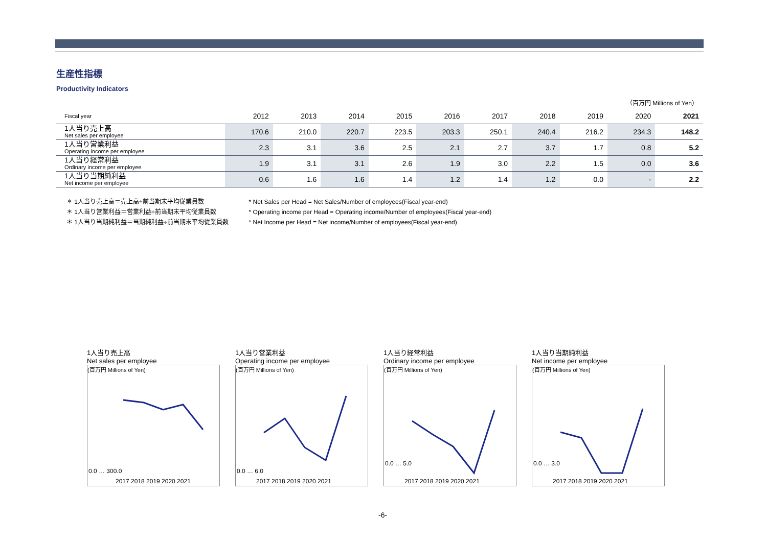生産性指標
Productivity Indicators
（百万円 Millions of Yen）
| Fiscal year | 2012 | 2013 | 2014 | 2015 | 2016 | 2017 | 2018 | 2019 | 2020 | 2021 |
| --- | --- | --- | --- | --- | --- | --- | --- | --- | --- | --- |
| 1人当り売上高 Net sales per employee | 170.6 | 210.0 | 220.7 | 223.5 | 203.3 | 250.1 | 240.4 | 216.2 | 234.3 | 148.2 |
| 1人当り営業利益 Operating income per employee | 2.3 | 3.1 | 3.6 | 2.5 | 2.1 | 2.7 | 3.7 | 1.7 | 0.8 | 5.2 |
| 1人当り経常利益 Ordinary income per employee | 1.9 | 3.1 | 3.1 | 2.6 | 1.9 | 3.0 | 2.2 | 1.5 | 0.0 | 3.6 |
| 1人当り当期純利益 Net income per employee | 0.6 | 1.6 | 1.6 | 1.4 | 1.2 | 1.4 | 1.2 | 0.0 | - | 2.2 |
＊ 1人当り売上高＝売上高÷前当期末平均従業員数
＊ 1人当り営業利益＝営業利益÷前当期末平均従業員数
＊ 1人当り当期純利益＝当期純利益÷前当期末平均従業員数
* Net Sales per Head = Net Sales/Number of employees(Fiscal year-end)
* Operating income per Head = Operating income/Number of employees(Fiscal year-end)
* Net Income per Head = Net income/Number of employees(Fiscal year-end)
1人当り売上高
Net sales per employee
(百万円 Millions of Yen)
0.0 … 300.0
2017 2018 2019 2020 2021
1人当り営業利益
Operating income per employee
(百万円 Millions of Yen)
0.0 … 6.0
2017 2018 2019 2020 2021
1人当り経常利益
Ordinary income per employee
(百万円 Millions of Yen)
0.0 … 5.0
2017 2018 2019 2020 2021
1人当り当期純利益
Net income per employee
(百万円 Millions of Yen)
0.0 … 3.0
2017 2018 2019 2020 2021
-6-